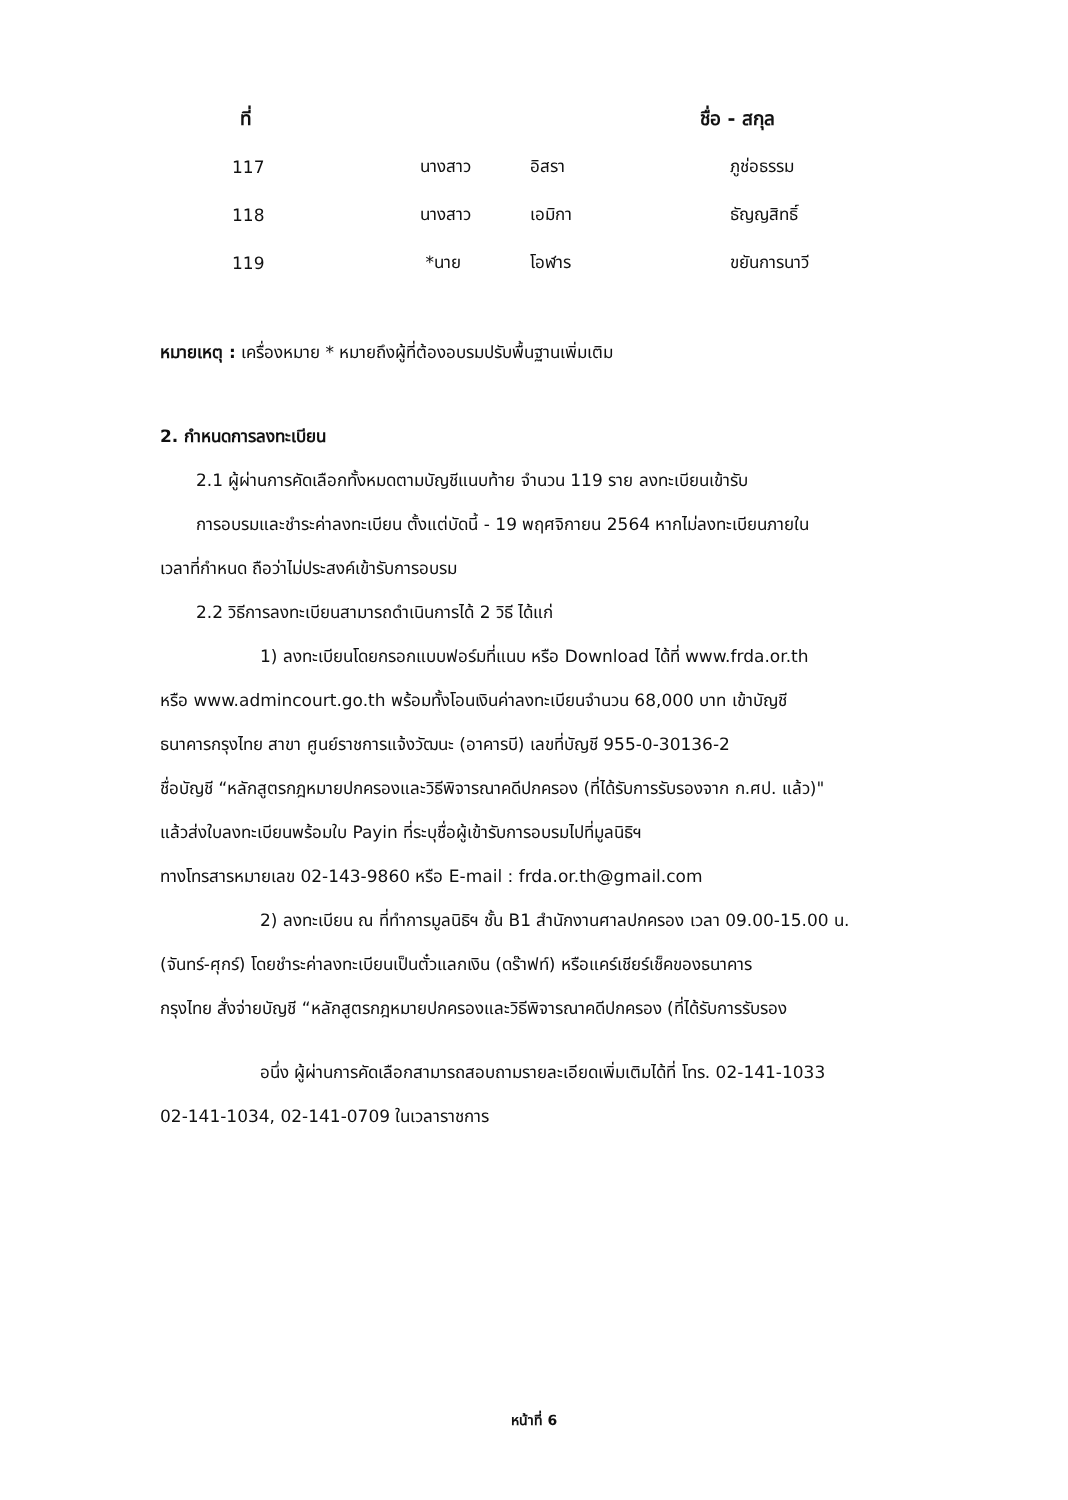| ที่ | | | ชื่อ - สกุล |
| --- | --- | --- | --- |
| 117 | นางสาว | อิสรา | ภูช่อธรรม |
| 118 | นางสาว | เอมิกา | ธัญญสิทธิ์ |
| 119 | *นาย | โอฬาร | ขยันการนาวี |
หมายเหตุ : เครื่องหมาย * หมายถึงผู้ที่ต้องอบรมปรับพื้นฐานเพิ่มเติม
2. กำหนดการลงทะเบียน
2.1 ผู้ผ่านการคัดเลือกทั้งหมดตามบัญชีแนบท้าย จำนวน 119 ราย ลงทะเบียนเข้ารับ
การอบรมและชำระค่าลงทะเบียน ตั้งแต่บัดนี้ - 19 พฤศจิกายน 2564 หากไม่ลงทะเบียนภายใน
เวลาที่กำหนด ถือว่าไม่ประสงค์เข้ารับการอบรม
2.2 วิธีการลงทะเบียนสามารถดำเนินการได้ 2 วิธี ได้แก่
1) ลงทะเบียนโดยกรอกแบบฟอร์มที่แนบ หรือ Download ได้ที่ www.frda.or.th
หรือ www.admincourt.go.th พร้อมทั้งโอนเงินค่าลงทะเบียนจำนวน 68,000 บาท เข้าบัญชี
ธนาคารกรุงไทย สาขา ศูนย์ราชการแจ้งวัฒนะ (อาคารบี) เลขที่บัญชี 955-0-30136-2
ชื่อบัญชี “หลักสูตรกฎหมายปกครองและวิธีพิจารณาคดีปกครอง (ที่ได้รับการรับรองจาก ก.ศป. แล้ว)"
แล้วส่งใบลงทะเบียนพร้อมใบ Payin ที่ระบุชื่อผู้เข้ารับการอบรมไปที่มูลนิธิฯ
ทางโทรสารหมายเลข 02-143-9860 หรือ E-mail : frda.or.th@gmail.com
2) ลงทะเบียน ณ ที่ทำการมูลนิธิฯ ชั้น B1 สำนักงานศาลปกครอง เวลา 09.00-15.00 น.
(จันทร์-ศุกร์) โดยชำระค่าลงทะเบียนเป็นตั๋วแลกเงิน (ดร๊าฟท์) หรือแคร์เชียร์เช็คของธนาคาร
กรุงไทย สั่งจ่ายบัญชี “หลักสูตรกฎหมายปกครองและวิธีพิจารณาคดีปกครอง (ที่ได้รับการรับรอง
อนึ่ง ผู้ผ่านการคัดเลือกสามารถสอบถามรายละเอียดเพิ่มเติมได้ที่ โทร. 02-141-1033
02-141-1034, 02-141-0709 ในเวลาราชการ
หน้าที่ 6